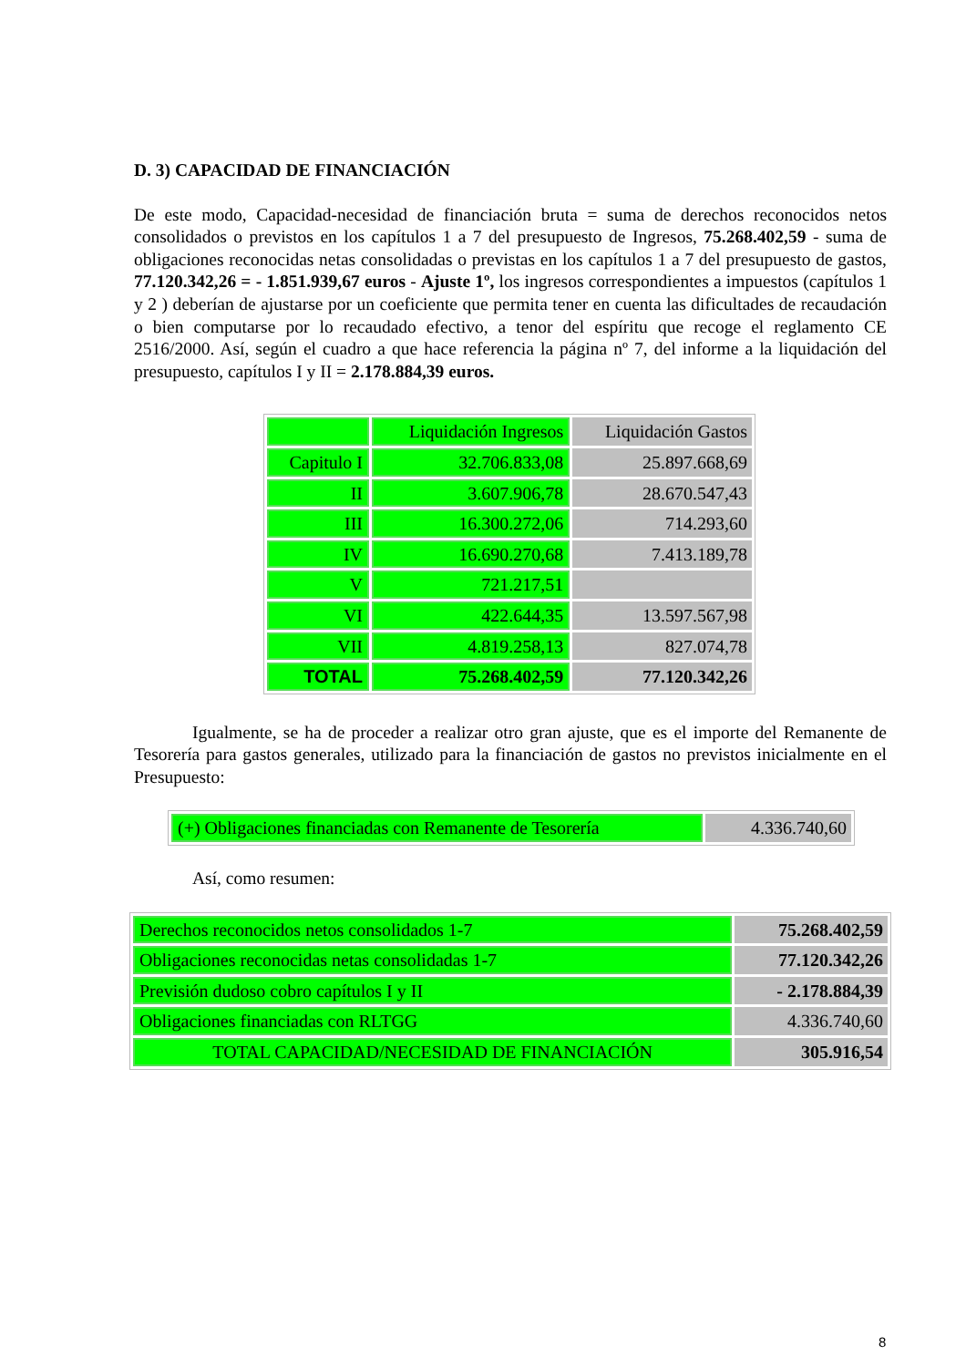D. 3) CAPACIDAD DE FINANCIACIÓN
De este modo, Capacidad-necesidad de financiación bruta = suma de derechos reconocidos netos consolidados o previstos en los capítulos 1 a 7 del presupuesto de Ingresos, 75.268.402,59 - suma de obligaciones reconocidas netas consolidadas o previstas en los capítulos 1 a 7 del presupuesto de gastos, 77.120.342,26 = - 1.851.939,67 euros - Ajuste 1º, los ingresos correspondientes a impuestos (capítulos 1 y 2 ) deberían de ajustarse por un coeficiente que permita tener en cuenta las dificultades de recaudación o bien computarse por lo recaudado efectivo, a tenor del espíritu que recoge el reglamento CE 2516/2000. Así, según el cuadro a que hace referencia la página nº 7, del informe a la liquidación del presupuesto, capítulos I y II = 2.178.884,39 euros.
| | Liquidación Ingresos | Liquidación Gastos |
| Capitulo I | 32.706.833,08 | 25.897.668,69 |
| II | 3.607.906,78 | 28.670.547,43 |
| III | 16.300.272,06 | 714.293,60 |
| IV | 16.690.270,68 | 7.413.189,78 |
| V | 721.217,51 | |
| VI | 422.644,35 | 13.597.567,98 |
| VII | 4.819.258,13 | 827.074,78 |
| TOTAL | 75.268.402,59 | 77.120.342,26 |
Igualmente, se ha de proceder a realizar otro gran ajuste, que es el importe del Remanente de Tesorería para gastos generales, utilizado para la financiación de gastos no previstos inicialmente en el Presupuesto:
| (+) Obligaciones financiadas con Remanente de Tesorería | 4.336.740,60 |
Así, como resumen:
| Derechos reconocidos netos consolidados 1-7 | 75.268.402,59 |
| Obligaciones reconocidas netas consolidadas 1-7 | 77.120.342,26 |
| Previsión dudoso cobro capítulos I y II | - 2.178.884,39 |
| Obligaciones financiadas con RLTGG | 4.336.740,60 |
| TOTAL CAPACIDAD/NECESIDAD DE FINANCIACIÓN | 305.916,54 |
8